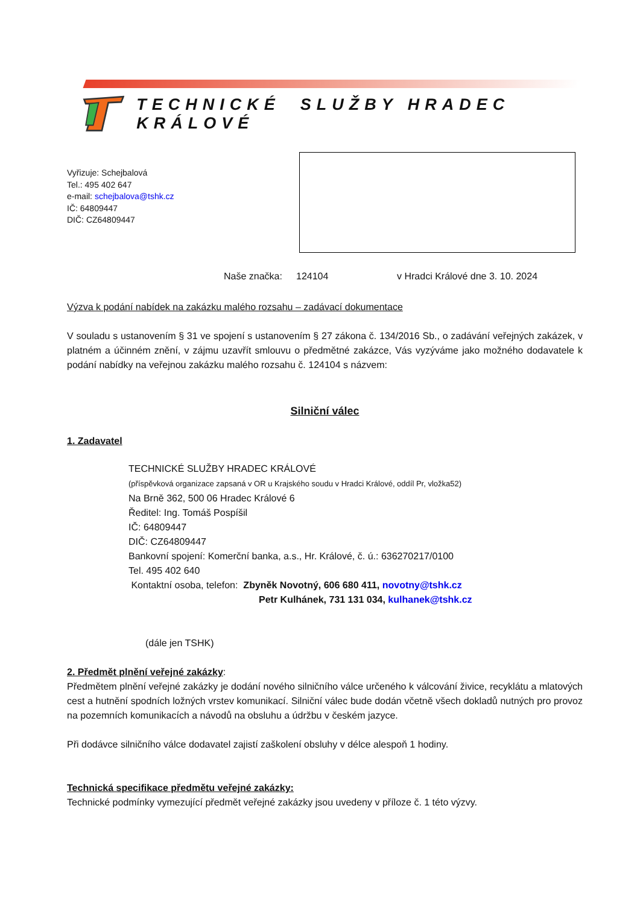TECHNICKÉ SLUŽBY HRADEC KRÁLOVÉ
Vyřizuje: Schejbalová
Tel.: 495 402 647
e-mail: schejbalova@tshk.cz
IČ: 64809447
DIČ: CZ64809447
Naše značka: 124104 v Hradci Králové dne 3. 10. 2024
Výzva k podání nabídek na zakázku malého rozsahu – zadávací dokumentace
V souladu s ustanovením § 31 ve spojení s ustanovením § 27 zákona č. 134/2016 Sb., o zadávání veřejných zakázek, v platném a účinném znění, v zájmu uzavřít smlouvu o předmětné zakázce, Vás vyzýváme jako možného dodavatele k podání nabídky na veřejnou zakázku malého rozsahu č. 124104 s názvem:
Silniční válec
1. Zadavatel
TECHNICKÉ SLUŽBY HRADEC KRÁLOVÉ
(příspěvková organizace zapsaná v OR u Krajského soudu v Hradci Králové, oddíl Pr, vložka52)
Na Brně 362, 500 06 Hradec Králové 6
Ředitel: Ing. Tomáš Pospíšil
IČ: 64809447
DIČ: CZ64809447
Bankovní spojení: Komerční banka, a.s., Hr. Králové, č. ú.: 636270217/0100
Tel. 495 402 640
Kontaktní osoba, telefon: Zbyněk Novotný, 606 680 411, novotny@tshk.cz
Petr Kulhánek, 731 131 034, kulhanek@tshk.cz
(dále jen TSHK)
2. Předmět plnění veřejné zakázky:
Předmětem plnění veřejné zakázky je dodání nového silničního válce určeného k válcování živice, recyklátu a mlatových cest a hutnění spodních ložných vrstev komunikací. Silniční válec bude dodán včetně všech dokladů nutných pro provoz na pozemních komunikacích a návodů na obsluhu a údržbu v českém jazyce.
Při dodávce silničního válce dodavatel zajistí zaškolení obsluhy v délce alespoň 1 hodiny.
Technická specifikace předmětu veřejné zakázky:
Technické podmínky vymezující předmět veřejné zakázky jsou uvedeny v příloze č. 1 této výzvy.